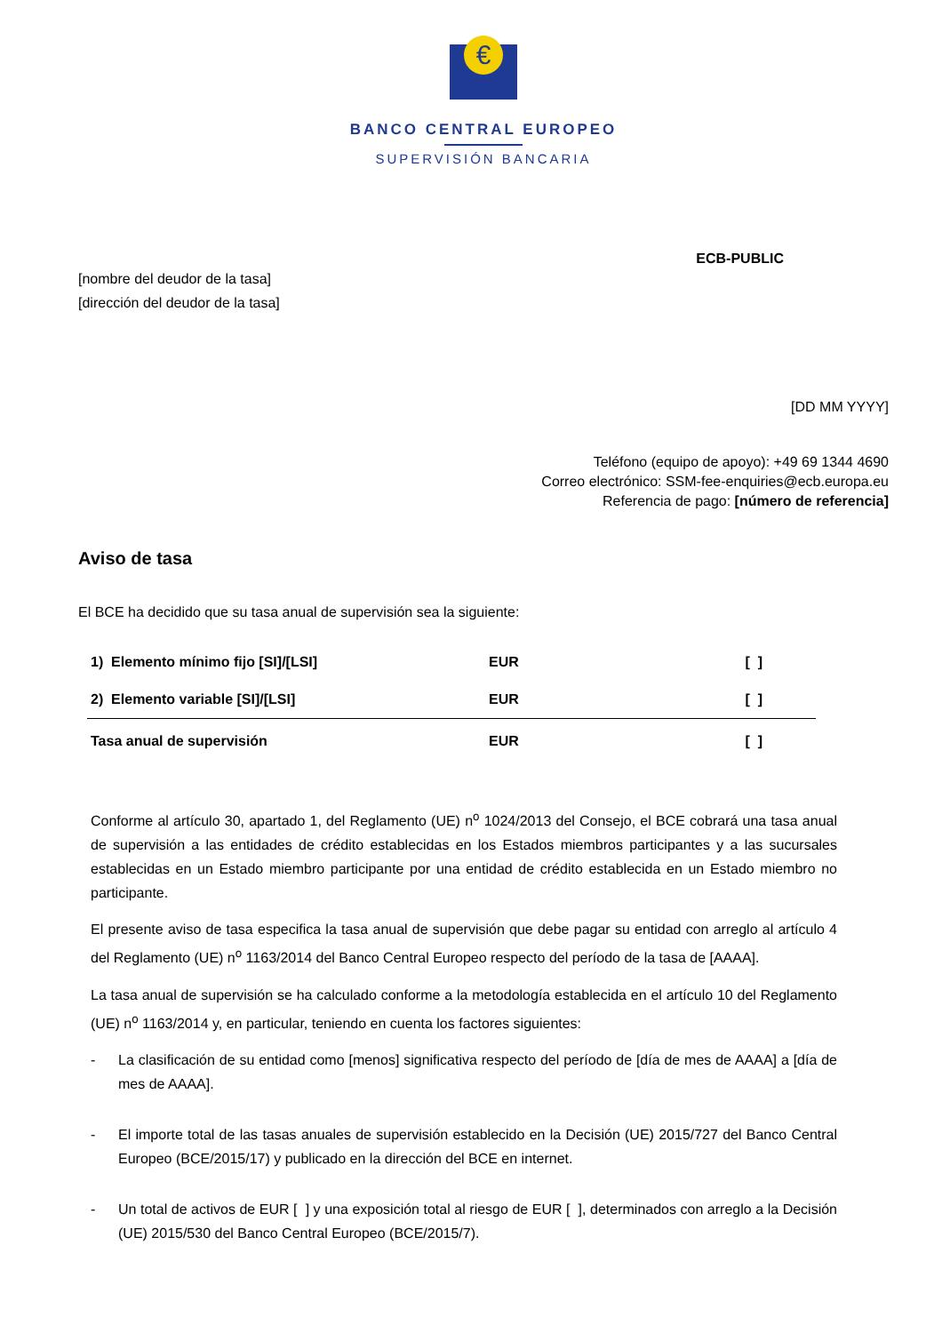€
BANCO CENTRAL EUROPEO
SUPERVISIÓN BANCARIA
ECB-PUBLIC
[nombre del deudor de la tasa]
[dirección del deudor de la tasa]
[DD MM YYYY]
Teléfono (equipo de apoyo): +49 69 1344 4690
Correo electrónico: SSM-fee-enquiries@ecb.europa.eu
Referencia de pago: [número de referencia]
Aviso de tasa
El BCE ha decidido que su tasa anual de supervisión sea la siguiente:
| 1) Elemento mínimo fijo [SI]/[LSI] | EUR | [ ] |
| 2) Elemento variable [SI]/[LSI] | EUR | [ ] |
| Tasa anual de supervisión | EUR | [ ] |
Conforme al artículo 30, apartado 1, del Reglamento (UE) n<sup>o</sup> 1024/2013 del Consejo, el BCE cobrará una tasa anual de supervisión a las entidades de crédito establecidas en los Estados miembros participantes y a las sucursales establecidas en un Estado miembro participante por una entidad de crédito establecida en un Estado miembro no participante.
El presente aviso de tasa especifica la tasa anual de supervisión que debe pagar su entidad con arreglo al artículo 4 del Reglamento (UE) n<sup>o</sup> 1163/2014 del Banco Central Europeo respecto del período de la tasa de [AAAA].
La tasa anual de supervisión se ha calculado conforme a la metodología establecida en el artículo 10 del Reglamento (UE) n<sup>o</sup> 1163/2014 y, en particular, teniendo en cuenta los factores siguientes:
- La clasificación de su entidad como [menos] significativa respecto del período de [día de mes de AAAA] a [día de mes de AAAA].
- El importe total de las tasas anuales de supervisión establecido en la Decisión (UE) 2015/727 del Banco Central Europeo (BCE/2015/17) y publicado en la dirección del BCE en internet.
- Un total de activos de EUR [ ] y una exposición total al riesgo de EUR [ ], determinados con arreglo a la Decisión (UE) 2015/530 del Banco Central Europeo (BCE/2015/7).